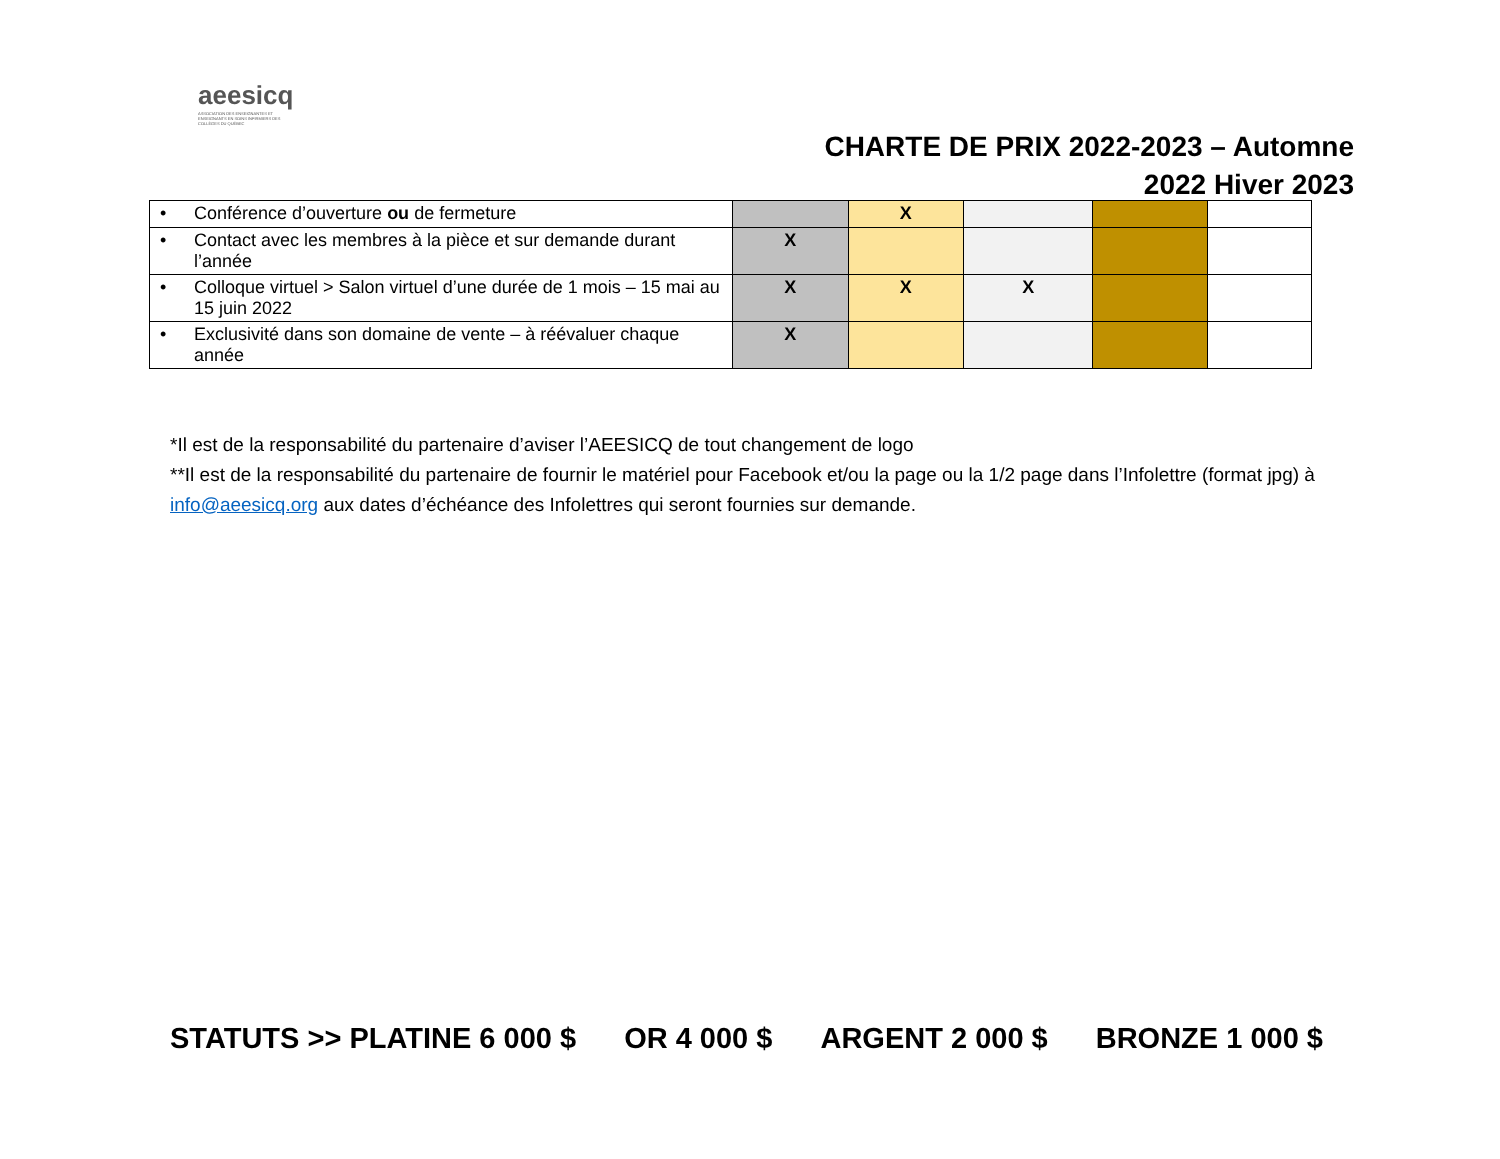aeesicq
ASSOCIATION DES ENSEIGNANTES ET ENSEIGNANTS EN SOINS INFIRMIERS DES COLLÈGES DU QUÉBEC
CHARTE DE PRIX 2022-2023 – Automne
2022 Hiver 2023
| • Conférence d’ouverture ou de fermeture | | X | | | |
| • Contact avec les membres à la pièce et sur demande durant l’année | X | | | | |
| • Colloque virtuel > Salon virtuel d’une durée de 1 mois – 15 mai au 15 juin 2022 | X | X | X | | |
| • Exclusivité dans son domaine de vente – à réévaluer chaque année | X | | | | |
*Il est de la responsabilité du partenaire d’aviser l’AEESICQ de tout changement de logo
**Il est de la responsabilité du partenaire de fournir le matériel pour Facebook et/ou la page ou la 1/2 page dans l’Infolettre (format jpg) à info@aeesicq.org aux dates d’échéance des Infolettres qui seront fournies sur demande.
STATUTS >> PLATINE 6 000 $ OR 4 000 $ ARGENT 2 000 $ BRONZE 1 000 $